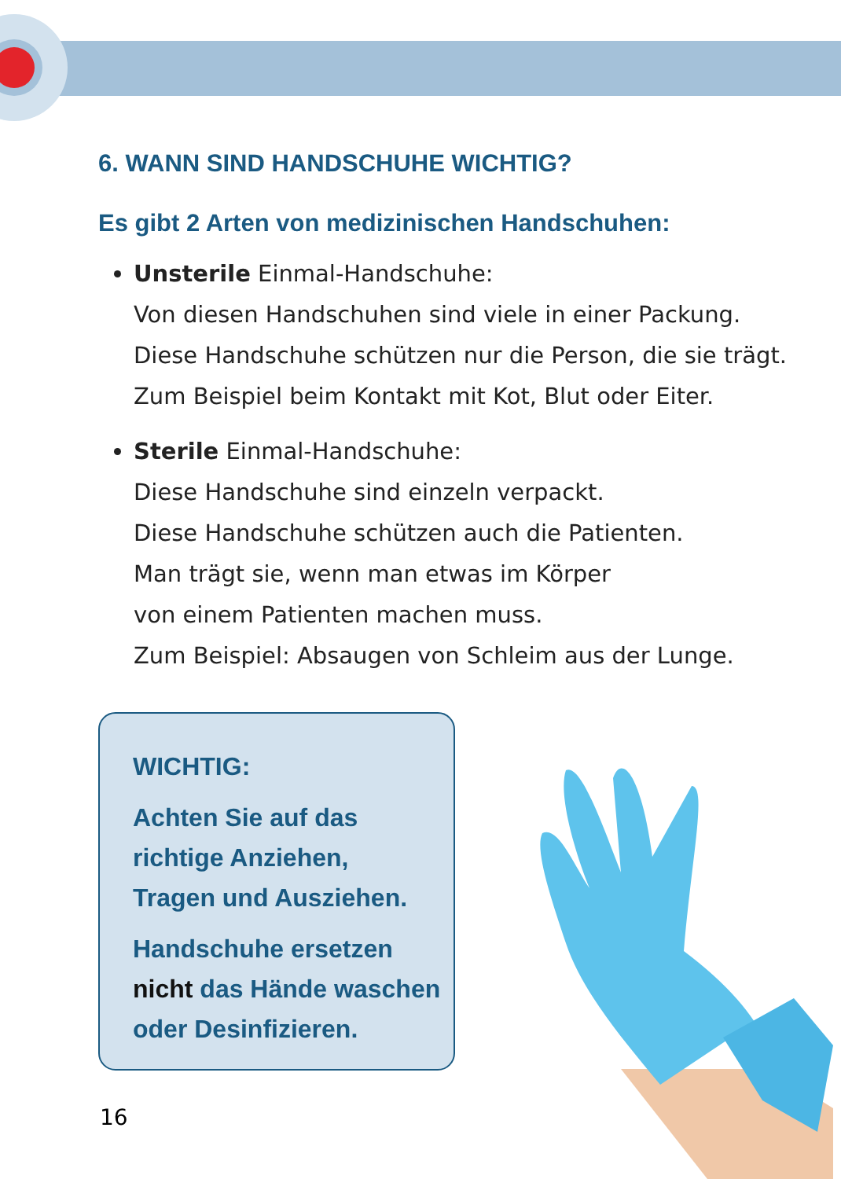6. WANN SIND HANDSCHUHE WICHTIG?
Es gibt 2 Arten von medizinischen Handschuhen:
Unsterile Einmal-Handschuhe:
Von diesen Handschuhen sind viele in einer Packung.
Diese Handschuhe schützen nur die Person, die sie trägt.
Zum Beispiel beim Kontakt mit Kot, Blut oder Eiter.
Sterile Einmal-Handschuhe:
Diese Handschuhe sind einzeln verpackt.
Diese Handschuhe schützen auch die Patienten.
Man trägt sie, wenn man etwas im Körper
von einem Patienten machen muss.
Zum Beispiel: Absaugen von Schleim aus der Lunge.
WICHTIG:
Achten Sie auf das
richtige Anziehen,
Tragen und Ausziehen.
Handschuhe ersetzen
nicht das Hände waschen
oder Desinfizieren.
16